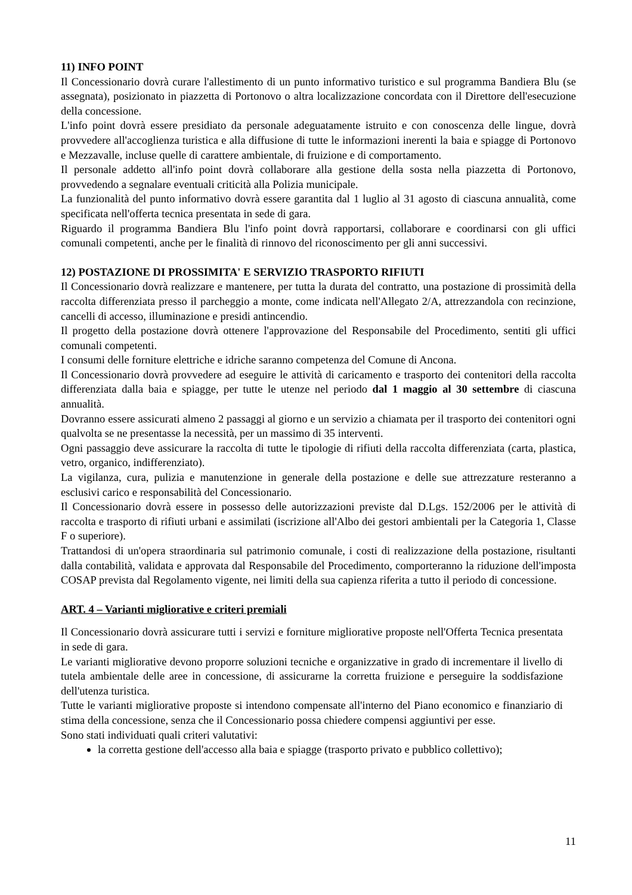11) INFO POINT
Il Concessionario dovrà curare l'allestimento di un punto informativo turistico e sul programma Bandiera Blu (se assegnata), posizionato in piazzetta di Portonovo o altra localizzazione concordata con il Direttore dell'esecuzione della concessione.
L'info point dovrà essere presidiato da personale adeguatamente istruito e con conoscenza delle lingue, dovrà provvedere all'accoglienza turistica e alla diffusione di tutte le informazioni inerenti la baia e spiagge di Portonovo e Mezzavalle, incluse quelle di carattere ambientale, di fruizione e di comportamento.
Il personale addetto all'info point dovrà collaborare alla gestione della sosta nella piazzetta di Portonovo, provvedendo a segnalare eventuali criticità alla Polizia municipale.
La funzionalità del punto informativo dovrà essere garantita dal 1 luglio al 31 agosto di ciascuna annualità, come specificata nell'offerta tecnica presentata in sede di gara.
Riguardo il programma Bandiera Blu l'info point dovrà rapportarsi, collaborare e coordinarsi con gli uffici comunali competenti, anche per le finalità di rinnovo del riconoscimento per gli anni successivi.
12) POSTAZIONE DI PROSSIMITA' E SERVIZIO TRASPORTO RIFIUTI
Il Concessionario dovrà realizzare e mantenere, per tutta la durata del contratto, una postazione di prossimità della raccolta differenziata presso il parcheggio a monte, come indicata nell'Allegato 2/A, attrezzandola con recinzione, cancelli di accesso, illuminazione e presidi antincendio.
Il progetto della postazione dovrà ottenere l'approvazione del Responsabile del Procedimento, sentiti gli uffici comunali competenti.
I consumi delle forniture elettriche e idriche saranno competenza del Comune di Ancona.
Il Concessionario dovrà provvedere ad eseguire le attività di caricamento e trasporto dei contenitori della raccolta differenziata dalla baia e spiagge, per tutte le utenze nel periodo dal 1 maggio al 30 settembre di ciascuna annualità.
Dovranno essere assicurati almeno 2 passaggi al giorno e un servizio a chiamata per il trasporto dei contenitori ogni qualvolta se ne presentasse la necessità, per un massimo di 35 interventi.
Ogni passaggio deve assicurare la raccolta di tutte le tipologie di rifiuti della raccolta differenziata (carta, plastica, vetro, organico, indifferenziato).
La vigilanza, cura, pulizia e manutenzione in generale della postazione e delle sue attrezzature resteranno a esclusivi carico e responsabilità del Concessionario.
Il Concessionario dovrà essere in possesso delle autorizzazioni previste dal D.Lgs. 152/2006 per le attività di raccolta e trasporto di rifiuti urbani e assimilati (iscrizione all'Albo dei gestori ambientali per la Categoria 1, Classe F o superiore).
Trattandosi di un'opera straordinaria sul patrimonio comunale, i costi di realizzazione della postazione, risultanti dalla contabilità, validata e approvata dal Responsabile del Procedimento, comporteranno la riduzione dell'imposta COSAP prevista dal Regolamento vigente, nei limiti della sua capienza riferita a tutto il periodo di concessione.
ART. 4 – Varianti migliorative e criteri premiali
Il Concessionario dovrà assicurare tutti i servizi e forniture migliorative proposte nell'Offerta Tecnica presentata in sede di gara.
Le varianti migliorative devono proporre soluzioni tecniche e organizzative in grado di incrementare il livello di tutela ambientale delle aree in concessione, di assicurarne la corretta fruizione e perseguire la soddisfazione dell'utenza turistica.
Tutte le varianti migliorative proposte si intendono compensate all'interno del Piano economico e finanziario di stima della concessione, senza che il Concessionario possa chiedere compensi aggiuntivi per esse.
Sono stati individuati quali criteri valutativi:
la corretta gestione dell'accesso alla baia e spiagge (trasporto privato e pubblico collettivo);
11